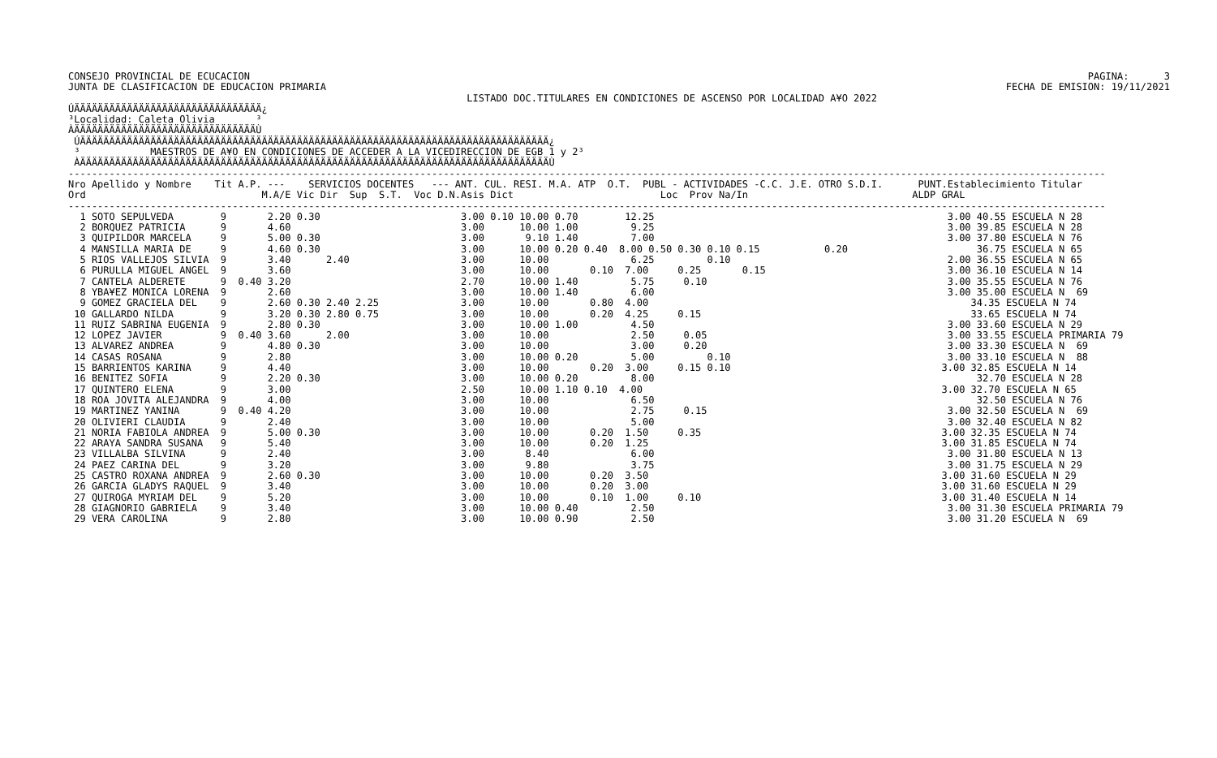CONSEJO PROVINCIAL DE ECUCACION
JUNTA DE CLASIFICACION DE EDUCACION PRIMARIA
                                                                    LISTADO DOC.TITULARES EN CONDICIONES DE ASCENSO POR LOCALIDAD A¥O 2022
ÚÄÄÄÄÄÄÄÄÄÄÄÄÄÄÄÄÄÄÄÄÄÄÄÄÄÄÄÄÄÄÄÄ¿
³Localidad: Caleta Olivia       ³
ÀÄÄÄÄÄÄÄÄÄÄÄÄÄÄÄÄÄÄÄÄÄÄÄÄÄÄÄÄÄÄÄÙ
 ÚÄÄÄÄÄÄÄÄÄÄÄÄÄÄÄÄÄÄÄÄÄÄÄÄÄÄÄÄÄÄÄÄÄÄÄÄÄÄÄÄÄÄÄÄÄÄÄÄÄÄÄÄÄÄÄÄÄÄÄÄÄÄÄÄÄÄÄÄÄÄÄÄÄÄÄÄÄÄÄÄ¿
 ³            MAESTROS DE A¥O EN CONDICIONES DE ACCEDER A LA VICEDIRECCION DE EGB 1 y 2³
 ÀÄÄÄÄÄÄÄÄÄÄÄÄÄÄÄÄÄÄÄÄÄÄÄÄÄÄÄÄÄÄÄÄÄÄÄÄÄÄÄÄÄÄÄÄÄÄÄÄÄÄÄÄÄÄÄÄÄÄÄÄÄÄÄÄÄÄÄÄÄÄÄÄÄÄÄÄÄÄÄÄÙ
---------------------------------------------------------------------------------------------------------------------------------------------------------------------------------
Nro Apellido y Nombre    Tit A.P. ---    SERVICIOS DOCENTES   --- ANT. CUL. RESI. M.A. ATP  O.T.  PUBL - ACTIVIDADES -C.C. J.E. OTRO S.D.I.      PUNT.Establecimiento Titular
Ord                              M.A/E Vic Dir  Sup  S.T.  Voc D.N.Asis Dict                         Loc  Prov Na/In                            ALDP GRAL
---------------------------------------------------------------------------------------------------------------------------------------------------------------------------------
  1 SOTO SEPULVEDA        9       2.20 0.30                        3.00 0.10 10.00 0.70        12.25                                                  3.00 40.55 ESCUELA N 28
  2 BORQUEZ PATRICIA      9       4.60                             3.00      10.00 1.00         9.25                                                  3.00 39.85 ESCUELA N 28
  3 QUIPILDOR MARCELA     9       5.00 0.30                        3.00       9.10 1.40         7.00                                                  3.00 37.80 ESCUELA N 76
  4 MANSILLA MARIA DE     9       4.60 0.30                        3.00      10.00 0.20 0.40  8.00 0.50 0.30 0.10 0.15           0.20                      36.75 ESCUELA N 65
  5 RIOS VALLEJOS SILVIA  9       3.40      2.40                   3.00      10.00              6.25         0.10                                     2.00 36.55 ESCUELA N 65
  6 PURULLA MIGUEL ANGEL  9       3.60                             3.00      10.00       0.10  7.00     0.25       0.15                               3.00 36.10 ESCUELA N 14
  7 CANTELA ALDERETE      9  0.40 3.20                             2.70      10.00 1.40         5.75     0.10                                         3.00 35.55 ESCUELA N 76
  8 YBA¥EZ MONICA LORENA  9       2.60                             3.00      10.00 1.40         6.00                                                  3.00 35.00 ESCUELA N  69
  9 GOMEZ GRACIELA DEL    9       2.60 0.30 2.40 2.25              3.00      10.00       0.80  4.00                                                       34.35 ESCUELA N 74
 10 GALLARDO NILDA        9       3.20 0.30 2.80 0.75              3.00      10.00       0.20  4.25     0.15                                              33.65 ESCUELA N 74
 11 RUIZ SABRINA EUGENIA  9       2.80 0.30                        3.00      10.00 1.00         4.50                                                  3.00 33.60 ESCUELA N 29
 12 LOPEZ JAVIER          9  0.40 3.60      2.00                   3.00      10.00              2.50     0.05                                         3.00 33.55 ESCUELA PRIMARIA 79
 13 ALVAREZ ANDREA        9       4.80 0.30                        3.00      10.00              3.00     0.20                                         3.00 33.30 ESCUELA N  69
 14 CASAS ROSANA          9       2.80                             3.00      10.00 0.20         5.00         0.10                                     3.00 33.10 ESCUELA N  88
 15 BARRIENTOS KARINA     9       4.40                             3.00      10.00       0.20  3.00     0.15 0.10                                    3.00 32.85 ESCUELA N 14
 16 BENITEZ SOFIA         9       2.20 0.30                        3.00      10.00 0.20         8.00                                                       32.70 ESCUELA N 28
 17 QUINTERO ELENA        9       3.00                             2.50      10.00 1.10 0.10  4.00                                                   3.00 32.70 ESCUELA N 65
 18 ROA JOVITA ALEJANDRA  9       4.00                             3.00      10.00              6.50                                                       32.50 ESCUELA N 76
 19 MARTINEZ YANINA       9  0.40 4.20                             3.00      10.00              2.75     0.15                                         3.00 32.50 ESCUELA N  69
 20 OLIVIERI CLAUDIA      9       2.40                             3.00      10.00              5.00                                                  3.00 32.40 ESCUELA N 82
 21 NORIA FABIOLA ANDREA  9       5.00 0.30                        3.00      10.00       0.20  1.50     0.35                                         3.00 32.35 ESCUELA N 74
 22 ARAYA SANDRA SUSANA   9       5.40                             3.00      10.00       0.20  1.25                                                  3.00 31.85 ESCUELA N 74
 23 VILLALBA SILVINA      9       2.40                             3.00       8.40              6.00                                                  3.00 31.80 ESCUELA N 13
 24 PAEZ CARINA DEL       9       3.20                             3.00       9.80              3.75                                                  3.00 31.75 ESCUELA N 29
 25 CASTRO ROXANA ANDREA  9       2.60 0.30                        3.00      10.00       0.20  3.50                                                  3.00 31.60 ESCUELA N 29
 26 GARCIA GLADYS RAQUEL  9       3.40                             3.00      10.00       0.20  3.00                                                  3.00 31.60 ESCUELA N 29
 27 QUIROGA MYRIAM DEL    9       5.20                             3.00      10.00       0.10  1.00     0.10                                         3.00 31.40 ESCUELA N 14
 28 GIAGNORIO GABRIELA    9       3.40                             3.00      10.00 0.40         2.50                                                  3.00 31.30 ESCUELA PRIMARIA 79
 29 VERA CAROLINA         9       2.80                             3.00      10.00 0.90         2.50                                                  3.00 31.20 ESCUELA N  69
PAGINA:      3
FECHA DE EMISION: 19/11/2021